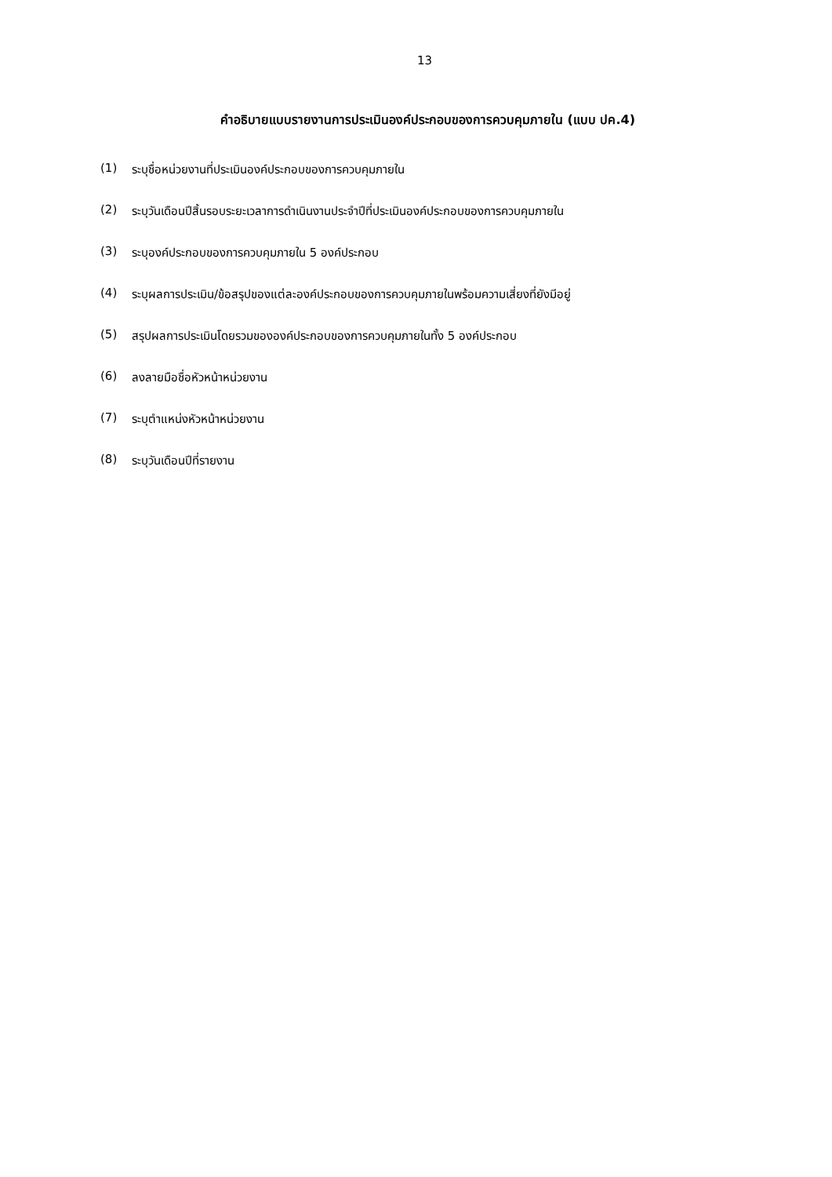13
คำอธิบายแบบรายงานการประเมินองค์ประกอบของการควบคุมภายใน (แบบ ปค.4)
(1) ระบุชื่อหน่วยงานที่ประเมินองค์ประกอบของการควบคุมภายใน
(2) ระบุวันเดือนปีสิ้นรอบระยะเวลาการดำเนินงานประจำปีที่ประเมินองค์ประกอบของการควบคุมภายใน
(3) ระบุองค์ประกอบของการควบคุมภายใน 5 องค์ประกอบ
(4) ระบุผลการประเมิน/ข้อสรุปของแต่ละองค์ประกอบของการควบคุมภายในพร้อมความเสี่ยงที่ยังมีอยู่
(5) สรุปผลการประเมินโดยรวมขององค์ประกอบของการควบคุมภายในทั้ง 5 องค์ประกอบ
(6) ลงลายมือชื่อหัวหน้าหน่วยงาน
(7) ระบุตำแหน่งหัวหน้าหน่วยงาน
(8) ระบุวันเดือนปีที่รายงาน